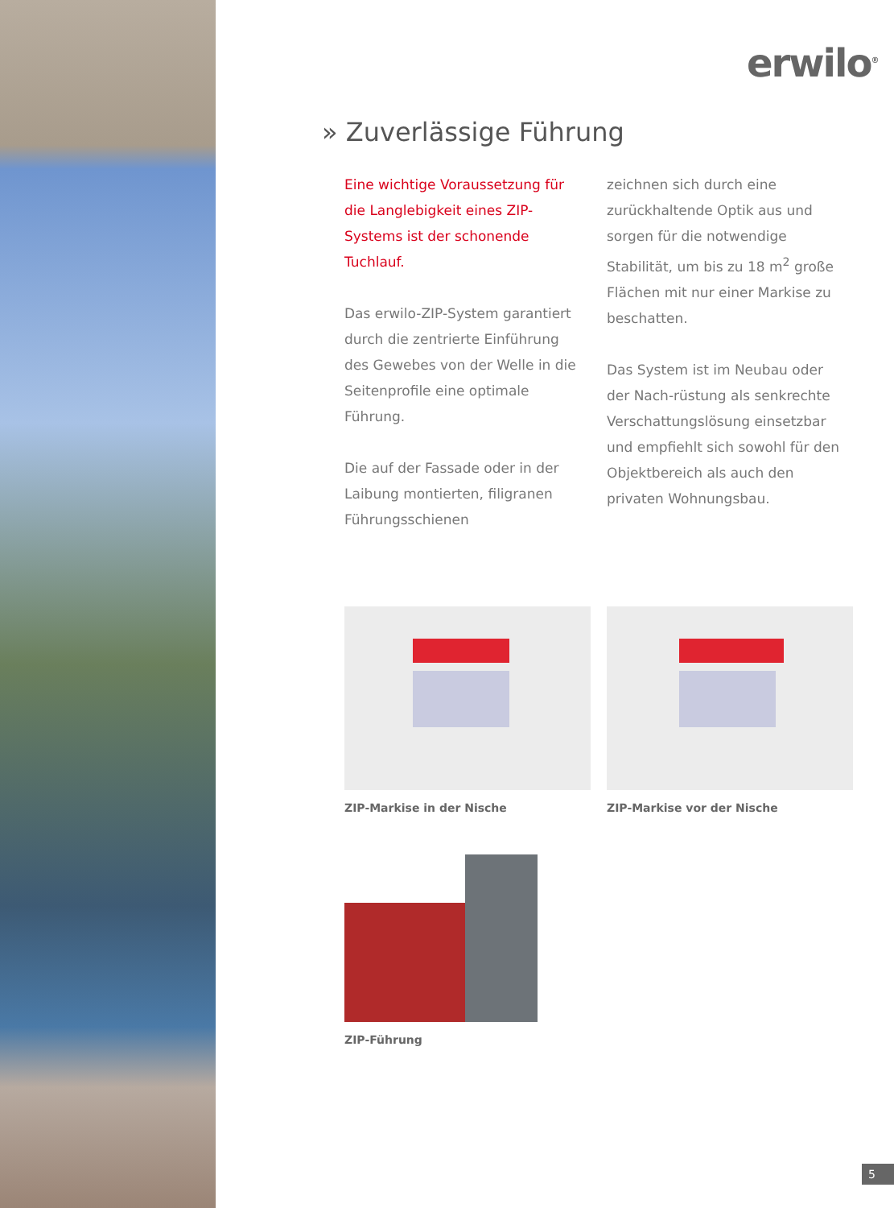erwilo<sup>®</sup>
» Zuverlässige Führung
Eine wichtige Voraussetzung für die Langlebigkeit eines ZIP-Systems ist der schonende Tuchlauf.
Das erwilo-ZIP-System garantiert durch die zentrierte Einführung des Gewebes von der Welle in die Seitenprofile eine optimale Führung.
Die auf der Fassade oder in der Laibung montierten, filigranen Führungsschienen
zeichnen sich durch eine zurückhaltende Optik aus und sorgen für die notwendige Stabilität, um bis zu 18 m<sup>2</sup> große Flächen mit nur einer Markise zu beschatten.
Das System ist im Neubau oder der Nach-rüstung als senkrechte Verschattungslösung einsetzbar und empfiehlt sich sowohl für den Objektbereich als auch den privaten Wohnungsbau.
ZIP-Markise in der Nische ZIP-Markise vor der Nische
ZIP-Führung
5